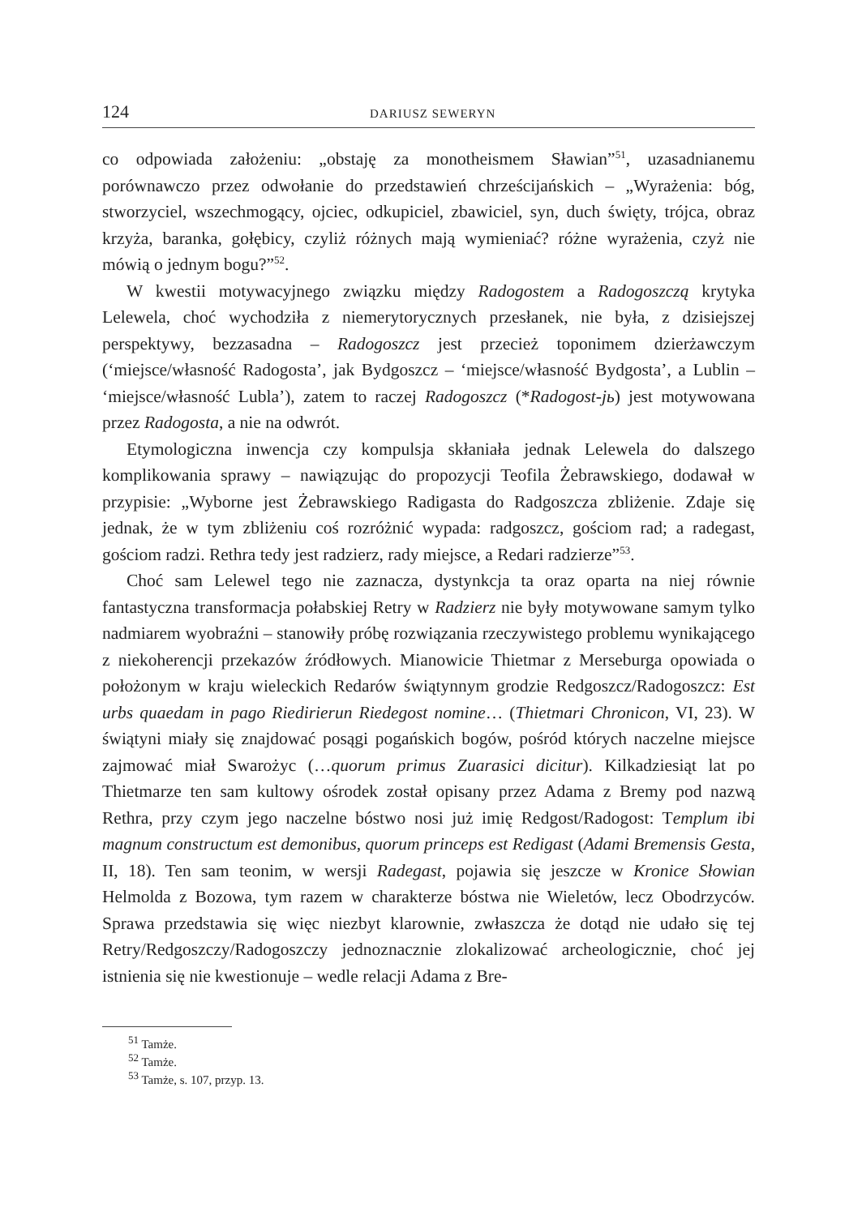124 DARIUSZ SEWERYN
co odpowiada założeniu: „obstaję za monotheismem Sławian”<sup>51</sup>, uzasadnianemu porównawczo przez odwołanie do przedstawień chrześcijańskich – „Wyrażenia: bóg, stworzyciel, wszechmogący, ojciec, odkupiciel, zbawiciel, syn, duch święty, trójca, obraz krzyża, baranka, gołębicy, czyliż różnych mają wymieniać? różne wyrażenia, czyż nie mówią o jednym bogu?”<sup>52</sup>.
W kwestii motywacyjnego związku między Radogostem a Radogoszczą krytyka Lelewela, choć wychodziła z niemerytorycznych przesłanek, nie była, z dzisiejszej perspektywy, bezzasadna – Radogoszcz jest przecież toponimem dzierżawczym (‘miejsce/własność Radogosta’, jak Bydgoszcz – ‘miejsce/własność Bydgosta’, a Lublin – ‘miejsce/własność Lubla’), zatem to raczej Radogoszcz (*Radogost-jь) jest motywowana przez Radogosta, a nie na odwrót.
Etymologiczna inwencja czy kompulsja skłaniała jednak Lelewela do dalszego komplikowania sprawy – nawiązując do propozycji Teofila Żebrawskiego, dodawał w przypisie: „Wyborne jest Żebrawskiego Radigasta do Radgoszcza zbliżenie. Zdaje się jednak, że w tym zbliżeniu coś rozróżnić wypada: radgoszcz, gościom rad; a radegast, gościom radzi. Rethra tedy jest radzierz, rady miejsce, a Redari radzierze”<sup>53</sup>.
Choć sam Lelewel tego nie zaznacza, dystynkcja ta oraz oparta na niej równie fantastyczna transformacja połabskiej Retry w Radzierz nie były motywowane samym tylko nadmiarem wyobraźni – stanowiły próbę rozwiązania rzeczywistego problemu wynikającego z niekoherencji przekazów źródłowych. Mianowicie Thietmar z Merseburga opowiada o położonym w kraju wieleckich Redarów świątynnym grodzie Redgoszcz/Radogoszcz: Est urbs quaedam in pago Riedirierun Riedegost nomine… (Thietmari Chronicon, VI, 23). W świątyni miały się znajdować posągi pogańskich bogów, pośród których naczelne miejsce zajmować miał Swarożyc (…quorum primus Zuarasici dicitur). Kilkadziesiąt lat po Thietmarze ten sam kultowy ośrodek został opisany przez Adama z Bremy pod nazwą Rethra, przy czym jego naczelne bóstwo nosi już imię Redgost/Radogost: Templum ibi magnum constructum est demonibus, quorum princeps est Redigast (Adami Bremensis Gesta, II, 18). Ten sam teonim, w wersji Radegast, pojawia się jeszcze w Kronice Słowian Helmolda z Bozowa, tym razem w charakterze bóstwa nie Wieletów, lecz Obodrzyców. Sprawa przedstawia się więc niezbyt klarownie, zwłaszcza że dotąd nie udało się tej Retry/Redgoszczy/Radogoszczy jednoznacznie zlokalizować archeologicznie, choć jej istnienia się nie kwestionuje – wedle relacji Adama z Bre-
<sup>51</sup> Tamże.
<sup>52</sup> Tamże.
<sup>53</sup> Tamże, s. 107, przyp. 13.